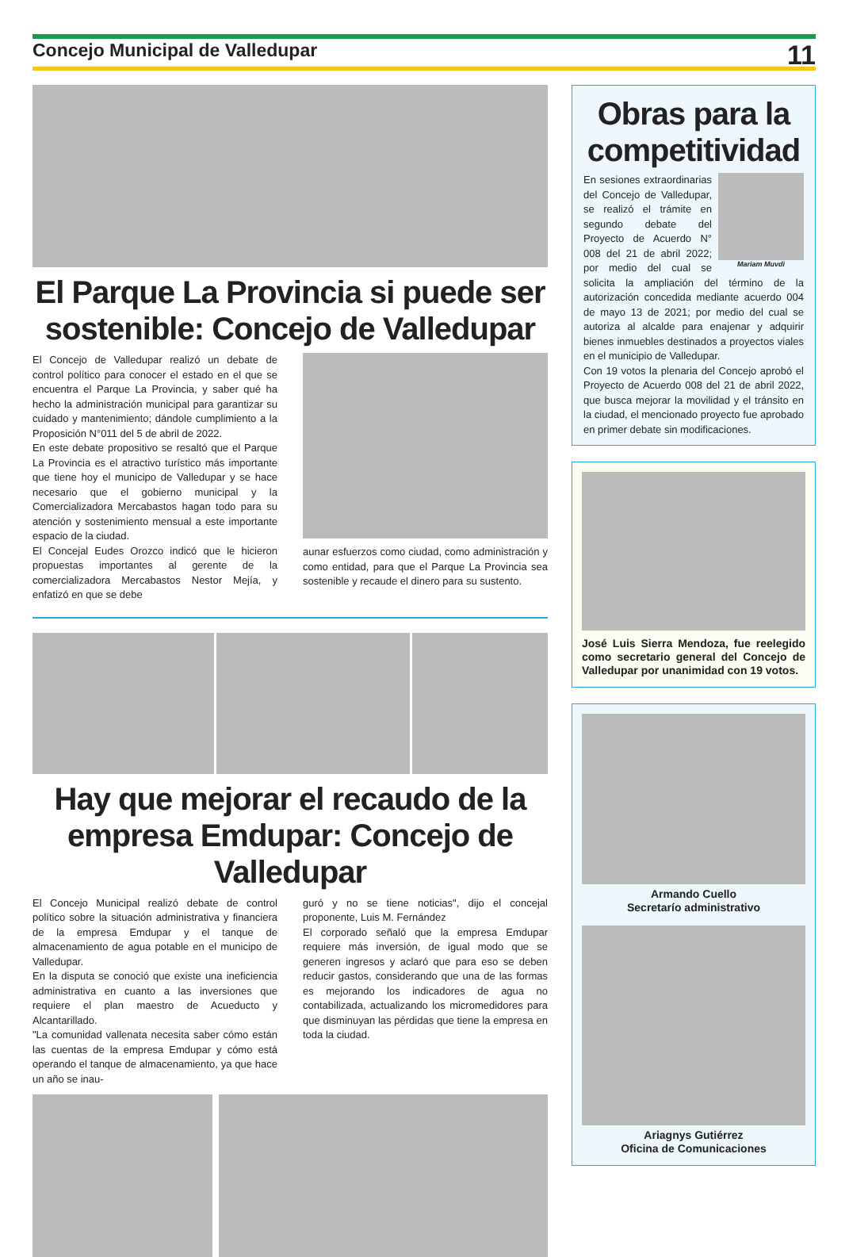Concejo Municipal de Valledupar 11
El Parque La Provincia si puede ser sostenible: Concejo de Valledupar
El Concejo de Valledupar realizó un debate de control político para conocer el estado en el que se encuentra el Parque La Provincia, y saber qué ha hecho la administración municipal para garantizar su cuidado y mantenimiento; dándole cumplimiento a la Proposición N°011 del 5 de abril de 2022.
En este debate propositivo se resaltó que el Parque La Provincia es el atractivo turístico más importante que tiene hoy el municipo de Valledupar y se hace necesario que el gobierno municipal y la Comercializadora Mercabastos hagan todo para su atención y sostenimiento mensual a este importante espacio de la ciudad.
El Concejal Eudes Orozco indicó que le hicieron propuestas importantes al gerente de la comercializadora Mercabastos Nestor Mejía, y enfatizó en que se debe
aunar esfuerzos como ciudad, como administración y como entidad, para que el Parque La Provincia sea sostenible y recaude el dinero para su sustento.
Hay que mejorar el recaudo de la empresa Emdupar: Concejo de Valledupar
El Concejo Municipal realizó debate de control político sobre la situación administrativa y financiera de la empresa Emdupar y el tanque de almacenamiento de agua potable en el municipo de Valledupar.
En la disputa se conoció que existe una ineficiencia administrativa en cuanto a las inversiones que requiere el plan maestro de Acueducto y Alcantarillado.
"La comunidad vallenata necesita saber cómo están las cuentas de la empresa Emdupar y cómo está operando el tanque de almacenamiento, ya que hace un año se inau-
guró y no se tiene noticias", dijo el concejal proponente, Luis M. Fernández
El corporado señaló que la empresa Emdupar requiere más inversión, de igual modo que se generen ingresos y aclaró que para eso se deben reducir gastos, considerando que una de las formas es mejorando los indicadores de agua no contabilizada, actualizando los micromedidores para que disminuyan las pérdidas que tiene la empresa en toda la ciudad.
Obras para la competitividad
Mariam Muvdi
En sesiones extraordinarias del Concejo de Valledupar, se realizó el trámite en segundo debate del Proyecto de Acuerdo N° 008 del 21 de abril 2022; por medio del cual se solicita la ampliación del término de la autorización concedida mediante acuerdo 004 de mayo 13 de 2021; por medio del cual se autoriza al alcalde para enajenar y adquirir bienes inmuebles destinados a proyectos viales en el municipio de Valledupar.
Con 19 votos la plenaria del Concejo aprobó el Proyecto de Acuerdo 008 del 21 de abril 2022, que busca mejorar la movilidad y el tránsito en la ciudad, el mencionado proyecto fue aprobado en primer debate sin modificaciones.
José Luis Sierra Mendoza, fue reelegido como secretario general del Concejo de Valledupar por unanimidad con 19 votos.
Armando Cuello
Secretarío administrativo
Ariagnys Gutiérrez
Oficina de Comunicaciones